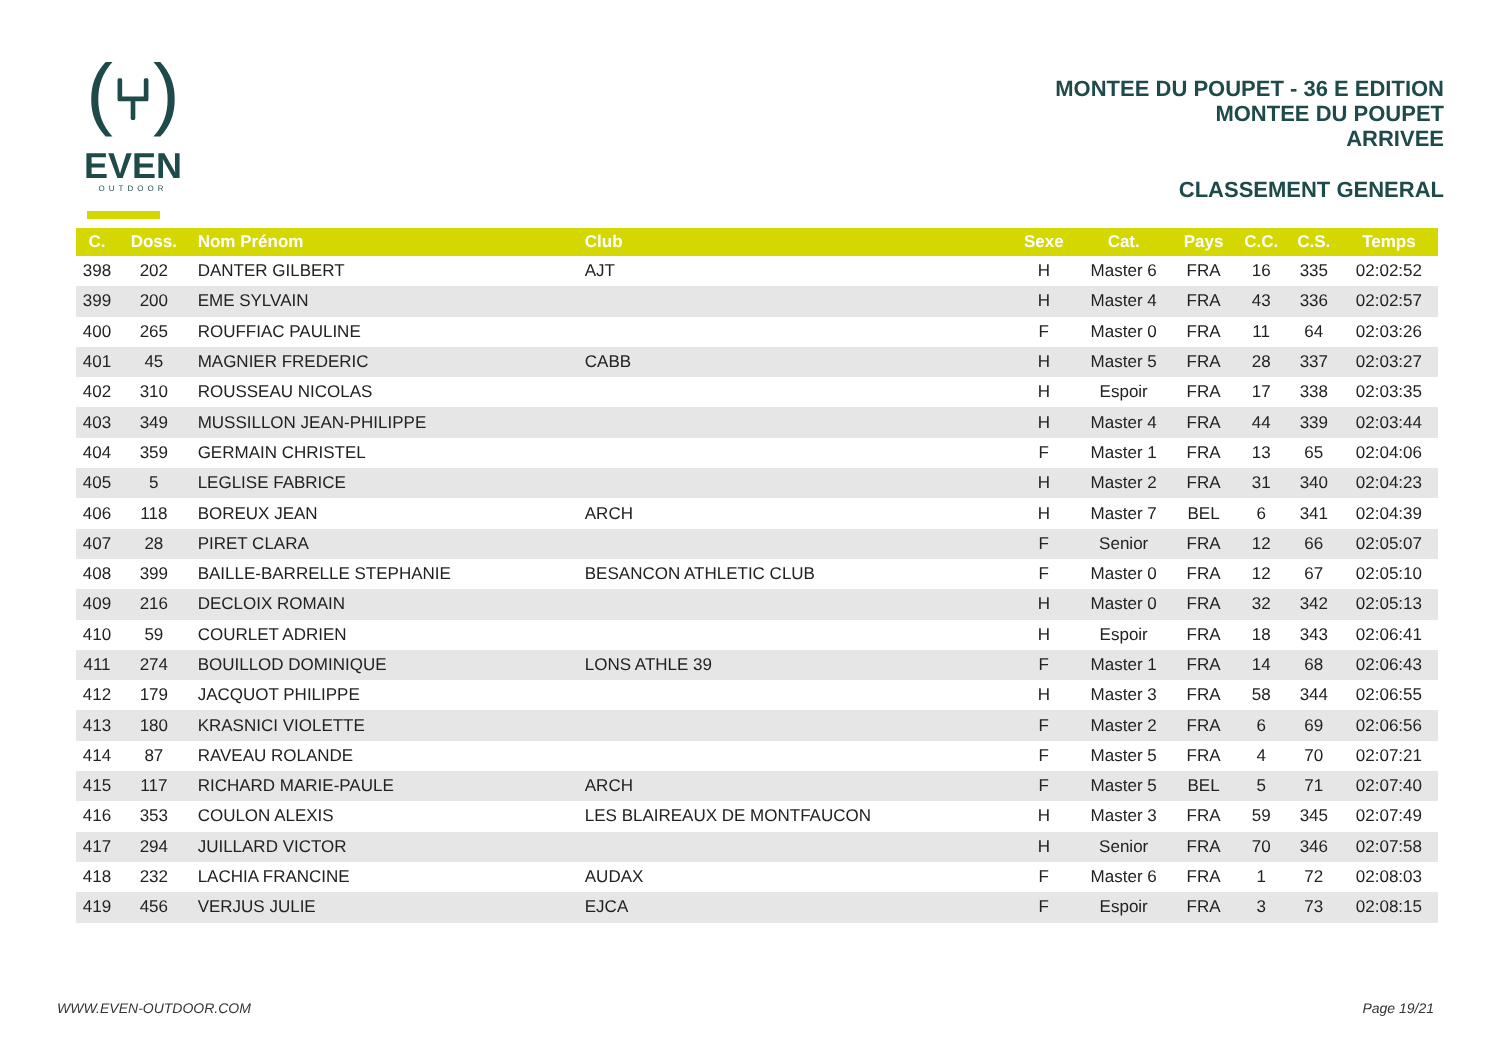(⑂)
EVEN
OUTDOOR
MONTEE DU POUPET - 36 E EDITION
MONTEE DU POUPET
ARRIVEE
CLASSEMENT GENERAL
| C. | Doss. | Nom Prénom | Club | Sexe | Cat. | Pays | C.C. | C.S. | Temps |
| --- | --- | --- | --- | --- | --- | --- | --- | --- | --- |
| 398 | 202 | DANTER GILBERT | AJT | H | Master 6 | FRA | 16 | 335 | 02:02:52 |
| 399 | 200 | EME SYLVAIN | | H | Master 4 | FRA | 43 | 336 | 02:02:57 |
| 400 | 265 | ROUFFIAC PAULINE | | F | Master 0 | FRA | 11 | 64 | 02:03:26 |
| 401 | 45 | MAGNIER FREDERIC | CABB | H | Master 5 | FRA | 28 | 337 | 02:03:27 |
| 402 | 310 | ROUSSEAU NICOLAS | | H | Espoir | FRA | 17 | 338 | 02:03:35 |
| 403 | 349 | MUSSILLON JEAN-PHILIPPE | | H | Master 4 | FRA | 44 | 339 | 02:03:44 |
| 404 | 359 | GERMAIN CHRISTEL | | F | Master 1 | FRA | 13 | 65 | 02:04:06 |
| 405 | 5 | LEGLISE FABRICE | | H | Master 2 | FRA | 31 | 340 | 02:04:23 |
| 406 | 118 | BOREUX JEAN | ARCH | H | Master 7 | BEL | 6 | 341 | 02:04:39 |
| 407 | 28 | PIRET CLARA | | F | Senior | FRA | 12 | 66 | 02:05:07 |
| 408 | 399 | BAILLE-BARRELLE STEPHANIE | BESANCON ATHLETIC CLUB | F | Master 0 | FRA | 12 | 67 | 02:05:10 |
| 409 | 216 | DECLOIX ROMAIN | | H | Master 0 | FRA | 32 | 342 | 02:05:13 |
| 410 | 59 | COURLET ADRIEN | | H | Espoir | FRA | 18 | 343 | 02:06:41 |
| 411 | 274 | BOUILLOD DOMINIQUE | LONS ATHLE 39 | F | Master 1 | FRA | 14 | 68 | 02:06:43 |
| 412 | 179 | JACQUOT PHILIPPE | | H | Master 3 | FRA | 58 | 344 | 02:06:55 |
| 413 | 180 | KRASNICI VIOLETTE | | F | Master 2 | FRA | 6 | 69 | 02:06:56 |
| 414 | 87 | RAVEAU ROLANDE | | F | Master 5 | FRA | 4 | 70 | 02:07:21 |
| 415 | 117 | RICHARD MARIE-PAULE | ARCH | F | Master 5 | BEL | 5 | 71 | 02:07:40 |
| 416 | 353 | COULON ALEXIS | LES BLAIREAUX DE MONTFAUCON | H | Master 3 | FRA | 59 | 345 | 02:07:49 |
| 417 | 294 | JUILLARD VICTOR | | H | Senior | FRA | 70 | 346 | 02:07:58 |
| 418 | 232 | LACHIA FRANCINE | AUDAX | F | Master 6 | FRA | 1 | 72 | 02:08:03 |
| 419 | 456 | VERJUS JULIE | EJCA | F | Espoir | FRA | 3 | 73 | 02:08:15 |
WWW.EVEN-OUTDOOR.COM Page 19/21